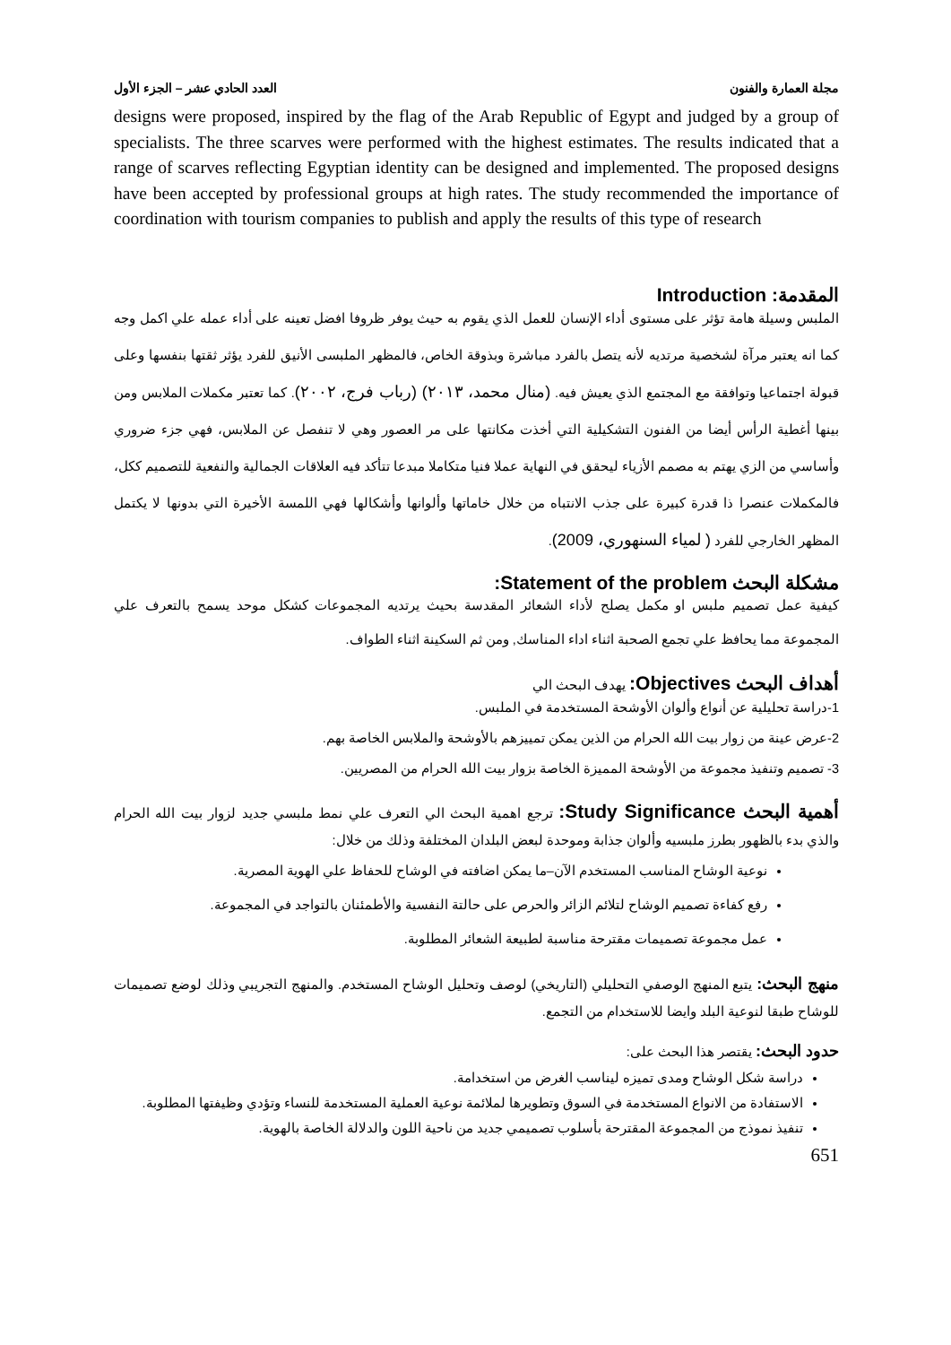مجلة العمارة والفنون العدد الحادي عشر – الجزء الأول
designs were proposed, inspired by the flag of the Arab Republic of Egypt and judged by a group of specialists. The three scarves were performed with the highest estimates. The results indicated that a range of scarves reflecting Egyptian identity can be designed and implemented. The proposed designs have been accepted by professional groups at high rates. The study recommended the importance of coordination with tourism companies to publish and apply the results of this type of research
المقدمة: Introduction
الملبس وسيلة هامة تؤثر على مستوى أداء الإنسان للعمل الذي يقوم به حيث يوفر ظروفا افضل تعينه على أداء عمله علي اكمل وجه كما انه يعتبر مرآة لشخصية مرتديه لأنه يتصل بالفرد مباشرة وبذوقة الخاص، فالمظهر الملبسى الأنيق للفرد يؤثر ثقتها بنفسها وعلى قبولة اجتماعيا وتوافقة مع المجتمع الذي يعيش فيه. (منال محمد، ٢٠١٣) (رباب فرج، ٢٠٠٢). كما تعتبر مكملات الملابس ومن بينها أغطية الرأس أيضا من الفنون التشكيلية التي أخذت مكانتها على مر العصور وهي لا تنفصل عن الملابس، فهي جزء ضروري وأساسي من الزي يهتم به مصمم الأزياء ليحقق في النهاية عملا فنيا متكاملا مبدعا تتأكد فيه العلاقات الجمالية والنفعية للتصميم ككل، فالمكملات عنصرا ذا قدرة كبيرة على جذب الانتباه من خلال خاماتها وألوانها وأشكالها فهي اللمسة الأخيرة التي بدونها لا يكتمل المظهر الخارجي للفرد ( لمياء السنهوري، 2009).
مشكلة البحث Statement of the problem:
كيفية عمل تصميم ملبس او مكمل يصلح لأداء الشعائر المقدسة بحيث يرتديه المجموعات كشكل موحد يسمح بالتعرف علي المجموعة مما يحافظ علي تجمع الصحبة اثناء اداء المناسك, ومن ثم السكينة اثناء الطواف.
أهداف البحث Objectives: يهدف البحث الي
1-دراسة تحليلية عن أنواع وألوان الأوشحة المستخدمة في الملبس.
2-عرض عينة من زوار بيت الله الحرام من الذين يمكن تمييزهم بالأوشحة والملابس الخاصة بهم.
3- تصميم وتنفيذ مجموعة من الأوشحة المميزة الخاصة بزوار بيت الله الحرام من المصريين.
أهمية البحث Study Significance: ترجع اهمية البحث الي التعرف علي نمط ملبسي جديد لزوار بيت الله الحرام والذي بدء بالظهور بطرز ملبسيه وألوان جذابة وموحدة لبعض البلدان المختلفة وذلك من خلال:
نوعية الوشاح المناسب المستخدم الآن–ما يمكن اضافته في الوشاح للحفاظ علي الهوية المصرية.
رفع كفاءة تصميم الوشاح لتلائم الزائر والحرص على حالتة النفسية والأطمئنان بالتواجد في المجموعة.
عمل مجموعة تصميمات مقترحة مناسبة لطبيعة الشعائر المطلوبة.
منهج البحث: يتبع المنهج الوصفي التحليلي (التاريخي) لوصف وتحليل الوشاح المستخدم. والمنهج التجريبي وذلك لوضع تصميمات للوشاح طبقا لنوعية البلد وايضا للاستخدام من التجمع.
حدود البحث: يقتصر هذا البحث على:
دراسة شكل الوشاح ومدى تميزه ليناسب الغرض من استخدامة.
الاستفادة من الانواع المستخدمة في السوق وتطويرها لملائمة نوعية العملية المستخدمة للنساء وتؤدي وظيفتها المطلوبة.
تنفيذ نموذج من المجموعة المقترحة بأسلوب تصميمي جديد من ناحية اللون والدلالة الخاصة بالهوية.
651